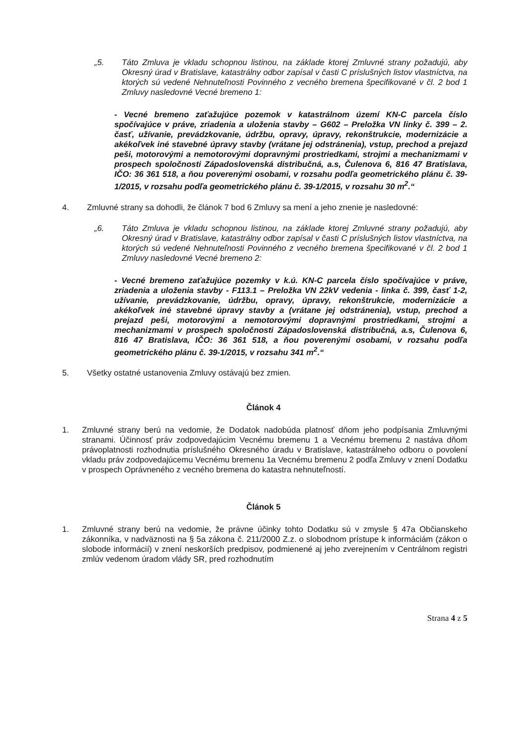„5. Táto Zmluva je vkladu schopnou listinou, na základe ktorej Zmluvné strany požadujú, aby Okresný úrad v Bratislave, katastrálny odbor zapísal v časti C príslušných listov vlastníctva, na ktorých sú vedené Nehnuteľnosti Povinného z vecného bremena špecifikované v čl. 2 bod 1 Zmluvy nasledovné Vecné bremeno 1:
- Vecné bremeno zaťažujúce pozemok v katastrálnom území KN-C parcela číslo spočívajúce v práve, zriadenia a uloženia stavby – G602 – Preložka VN linky č. 399 – 2. časť, užívanie, prevádzkovanie, údržbu, opravy, úpravy, rekonštrukcie, modernizácie a akékoľvek iné stavebné úpravy stavby (vrátane jej odstránenia), vstup, prechod a prejazd peši, motorovými a nemotorovými dopravnými prostriedkami, strojmi a mechanizmami v prospech spoločnosti Západoslovenská distribučná, a.s, Čulenova 6, 816 47 Bratislava, IČO: 36 361 518, a ňou poverenými osobami, v rozsahu podľa geometrického plánu č. 39-1/2015, v rozsahu podľa geometrického plánu č. 39-1/2015, v rozsahu 30 m<sup>2</sup>.“
4. Zmluvné strany sa dohodli, že článok 7 bod 6 Zmluvy sa mení a jeho znenie je nasledovné:
„6. Táto Zmluva je vkladu schopnou listinou, na základe ktorej Zmluvné strany požadujú, aby Okresný úrad v Bratislave, katastrálny odbor zapísal v časti C príslušných listov vlastníctva, na ktorých sú vedené Nehnuteľnosti Povinného z vecného bremena špecifikované v čl. 2 bod 1 Zmluvy nasledovné Vecné bremeno 2:
- Vecné bremeno zaťažujúce pozemky v k.ú. KN-C parcela číslo spočívajúce v práve, zriadenia a uloženia stavby - F113.1 – Preložka VN 22kV vedenia - linka č. 399, časť 1-2, užívanie, prevádzkovanie, údržbu, opravy, úpravy, rekonštrukcie, modernizácie a akékoľvek iné stavebné úpravy stavby a (vrátane jej odstránenia), vstup, prechod a prejazd peši, motorovými a nemotorovými dopravnými prostriedkami, strojmi a mechanizmami v prospech spoločnosti Západoslovenská distribučná, a.s, Čulenova 6, 816 47 Bratislava, IČO: 36 361 518, a ňou poverenými osobami, v rozsahu podľa geometrického plánu č. 39-1/2015, v rozsahu 341 m<sup>2</sup>.“
5. Všetky ostatné ustanovenia Zmluvy ostávajú bez zmien.
Článok 4
1. Zmluvné strany berú na vedomie, že Dodatok nadobúda platnosť dňom jeho podpísania Zmluvnými stranami. Účinnosť práv zodpovedajúcim Vecnému bremenu 1 a Vecnému bremenu 2 nastáva dňom právoplatnosti rozhodnutia príslušného Okresného úradu v Bratislave, katastrálneho odboru o povolení vkladu práv zodpovedajúcemu Vecnému bremenu 1a Vecnému bremenu 2 podľa Zmluvy v znení Dodatku v prospech Oprávneného z vecného bremena do katastra nehnuteľností.
Článok 5
1. Zmluvné strany berú na vedomie, že právne účinky tohto Dodatku sú v zmysle § 47a Občianskeho zákonníka, v nadväznosti na § 5a zákona č. 211/2000 Z.z. o slobodnom prístupe k informáciám (zákon o slobode informácií) v znení neskorších predpisov, podmienené aj jeho zverejnením v Centrálnom registri zmlúv vedenom úradom vlády SR, pred rozhodnutím
Strana 4 z 5